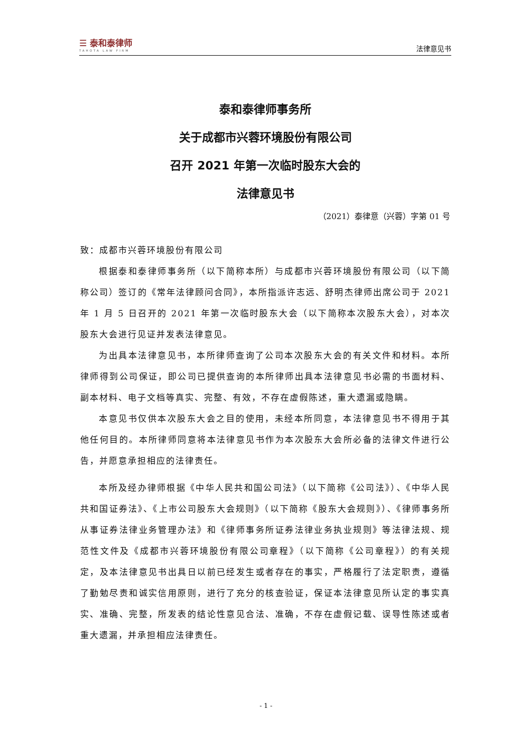☰ 泰和泰律师
TAHOTA LAW FIRM
法律意见书
泰和泰律师事务所
关于成都市兴蓉环境股份有限公司
召开 2021 年第一次临时股东大会的
法律意见书
（2021）泰律意（兴蓉）字第 01 号
致：成都市兴蓉环境股份有限公司
根据泰和泰律师事务所（以下简称本所）与成都市兴蓉环境股份有限公司（以下简称公司）签订的《常年法律顾问合同》，本所指派许志远、舒明杰律师出席公司于 2021 年 1 月 5 日召开的 2021 年第一次临时股东大会（以下简称本次股东大会），对本次股东大会进行见证并发表法律意见。
为出具本法律意见书，本所律师查询了公司本次股东大会的有关文件和材料。本所律师得到公司保证，即公司已提供查询的本所律师出具本法律意见书必需的书面材料、副本材料、电子文档等真实、完整、有效，不存在虚假陈述，重大遗漏或隐瞒。
本意见书仅供本次股东大会之目的使用，未经本所同意，本法律意见书不得用于其他任何目的。本所律师同意将本法律意见书作为本次股东大会所必备的法律文件进行公告，并愿意承担相应的法律责任。
本所及经办律师根据《中华人民共和国公司法》（以下简称《公司法》）、《中华人民共和国证券法》、《上市公司股东大会规则》（以下简称《股东大会规则》）、《律师事务所从事证券法律业务管理办法》和《律师事务所证券法律业务执业规则》等法律法规、规范性文件及《成都市兴蓉环境股份有限公司章程》（以下简称《公司章程》）的有关规定，及本法律意见书出具日以前已经发生或者存在的事实，严格履行了法定职责，遵循了勤勉尽责和诚实信用原则，进行了充分的核查验证，保证本法律意见所认定的事实真实、准确、完整，所发表的结论性意见合法、准确，不存在虚假记载、误导性陈述或者重大遗漏，并承担相应法律责任。
- 1 -